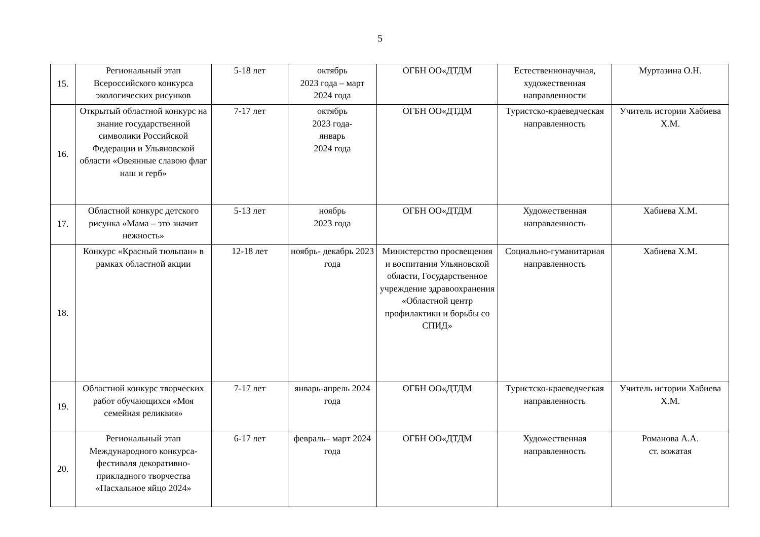5
| 15. | Региональный этап Всероссийского конкурса экологических рисунков | 5-18 лет | октябрь 2023 года – март 2024 года | ОГБН ОО«ДТДМ | Естественнонаучная, художественная направленности | Муртазина О.Н. |
| 16. | Открытый областной конкурс на знание государственной символики Российской Федерации и Ульяновской области «Овеянные славою флаг наш и герб» | 7-17 лет | октябрь 2023 года- январь 2024 года | ОГБН ОО«ДТДМ | Туристско-краеведческая направленность | Учитель истории Хабиева Х.М. |
| 17. | Областной конкурс детского рисунка «Мама – это значит нежность» | 5-13 лет | ноябрь 2023 года | ОГБН ОО«ДТДМ | Художественная направленность | Хабиева Х.М. |
| 18. | Конкурс «Красный тюльпан» в рамках областной акции | 12-18 лет | ноябрь- декабрь 2023 года | Министерство просвещения и воспитания Ульяновской области, Государственное учреждение здравоохранения «Областной центр профилактики и борьбы со СПИД» | Социально-гуманитарная направленность | Хабиева Х.М. |
| 19. | Областной конкурс творческих работ обучающихся «Моя семейная реликвия» | 7-17 лет | январь-апрель 2024 года | ОГБН ОО«ДТДМ | Туристско-краеведческая направленность | Учитель истории Хабиева Х.М. |
| 20. | Региональный этап Международного конкурса-фестиваля декоративно-прикладного творчества «Пасхальное яйцо 2024» | 6-17 лет | февраль– март 2024 года | ОГБН ОО«ДТДМ | Художественная направленность | Романова А.А. ст. вожатая |